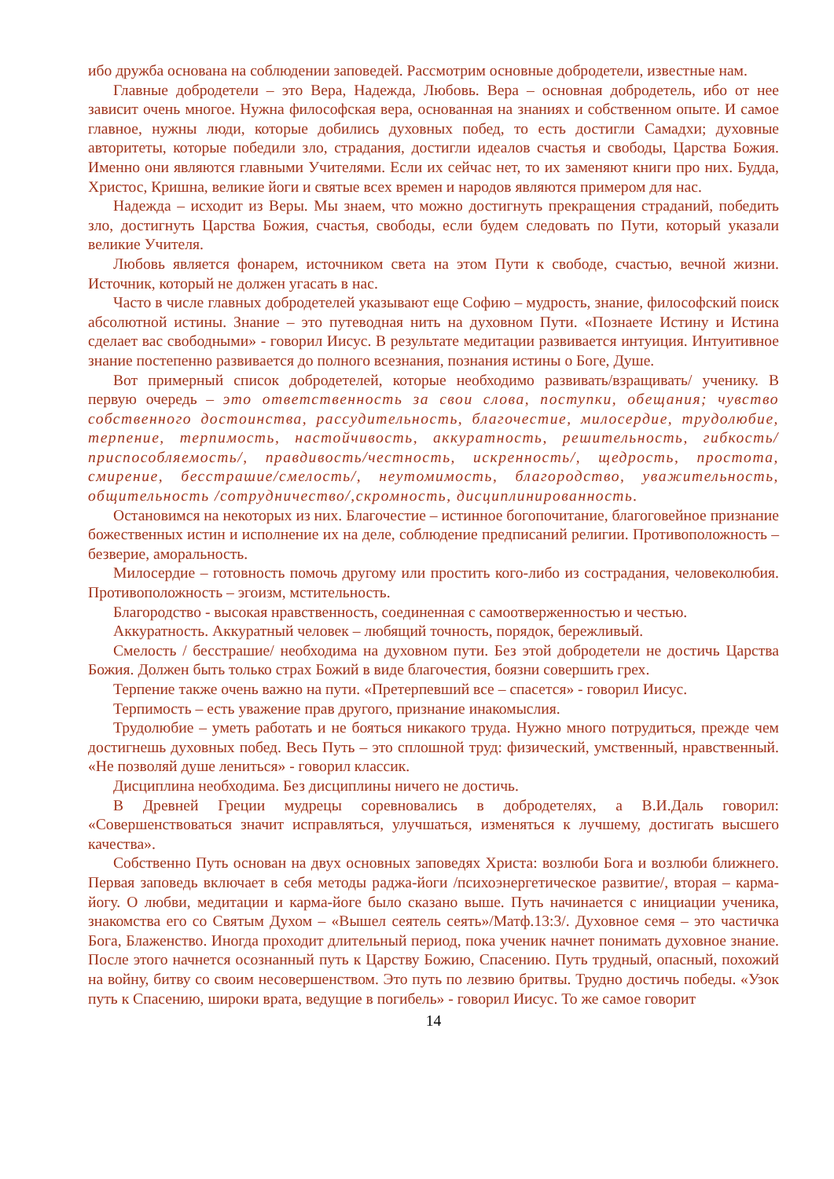ибо дружба основана на соблюдении заповедей. Рассмотрим основные добродетели, известные нам.
Главные добродетели – это Вера, Надежда, Любовь. Вера – основная добродетель, ибо от нее зависит очень многое. Нужна философская вера, основанная на знаниях и собственном опыте. И самое главное, нужны люди, которые добились духовных побед, то есть достигли Самадхи; духовные авторитеты, которые победили зло, страдания, достигли идеалов счастья и свободы, Царства Божия. Именно они являются главными Учителями. Если их сейчас нет, то их заменяют книги про них. Будда, Христос, Кришна, великие йоги и святые всех времен и народов являются примером для нас.
Надежда – исходит из Веры. Мы знаем, что можно достигнуть прекращения страданий, победить зло, достигнуть Царства Божия, счастья, свободы, если будем следовать по Пути, который указали великие Учителя.
Любовь является фонарем, источником света на этом Пути к свободе, счастью, вечной жизни. Источник, который не должен угасать в нас.
Часто в числе главных добродетелей указывают еще Софию – мудрость, знание, философский поиск абсолютной истины. Знание – это путеводная нить на духовном Пути. «Познаете Истину и Истина сделает вас свободными» - говорил Иисус. В результате медитации развивается интуиция. Интуитивное знание постепенно развивается до полного всезнания, познания истины о Боге, Душе.
Вот примерный список добродетелей, которые необходимо развивать/взращивать/ ученику. В первую очередь – это ответственность за свои слова, поступки, обещания; чувство собственного достоинства, рассудительность, благочестие, милосердие, трудолюбие, терпение, терпимость, настойчивость, аккуратность, решительность, гибкость/приспособляемость/, правдивость/честность, искренность/, щедрость, простота, смирение, бесстрашие/смелость/, неутомимость, благородство, уважительность, общительность /сотрудничество/,скромность, дисциплинированность.
Остановимся на некоторых из них. Благочестие – истинное богопочитание, благоговейное признание божественных истин и исполнение их на деле, соблюдение предписаний религии. Противоположность – безверие, аморальность.
Милосердие – готовность помочь другому или простить кого-либо из сострадания, человеколюбия. Противоположность – эгоизм, мстительность.
Благородство - высокая нравственность, соединенная с самоотверженностью и честью.
Аккуратность. Аккуратный человек – любящий точность, порядок, бережливый.
Смелость / бесстрашие/ необходима на духовном пути. Без этой добродетели не достичь Царства Божия. Должен быть только страх Божий в виде благочестия, боязни совершить грех.
Терпение также очень важно на пути. «Претерпевший все – спасется» - говорил Иисус.
Терпимость – есть уважение прав другого, признание инакомыслия.
Трудолюбие – уметь работать и не бояться никакого труда. Нужно много потрудиться, прежде чем достигнешь духовных побед. Весь Путь – это сплошной труд: физический, умственный, нравственный. «Не позволяй душе лениться» - говорил классик.
Дисциплина необходима. Без дисциплины ничего не достичь.
В Древней Греции мудрецы соревновались в добродетелях, а В.И.Даль говорил: «Совершенствоваться значит исправляться, улучшаться, изменяться к лучшему, достигать высшего качества».
Собственно Путь основан на двух основных заповедях Христа: возлюби Бога и возлюби ближнего. Первая заповедь включает в себя методы раджа-йоги /психоэнергетическое развитие/, вторая – карма-йогу. О любви, медитации и карма-йоге было сказано выше. Путь начинается с инициации ученика, знакомства его со Святым Духом – «Вышел сеятель сеять»/Матф.13:3/. Духовное семя – это частичка Бога, Блаженство. Иногда проходит длительный период, пока ученик начнет понимать духовное знание. После этого начнется осознанный путь к Царству Божию, Спасению. Путь трудный, опасный, похожий на войну, битву со своим несовершенством. Это путь по лезвию бритвы. Трудно достичь победы. «Узок путь к Спасению, широки врата, ведущие в погибель» - говорил Иисус. То же самое говорит
14